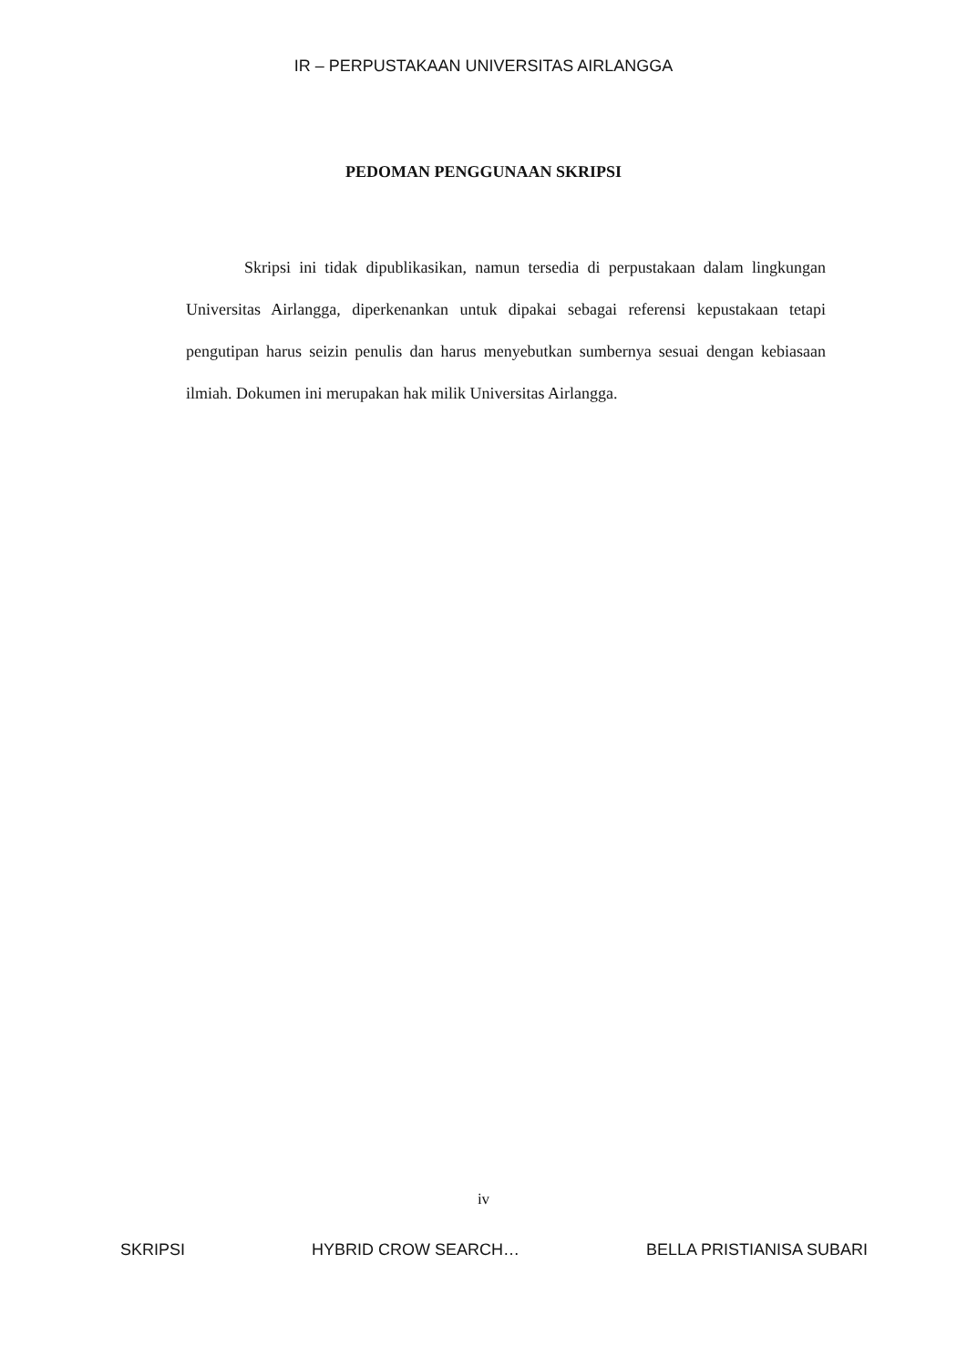IR – PERPUSTAKAAN UNIVERSITAS AIRLANGGA
PEDOMAN PENGGUNAAN SKRIPSI
Skripsi ini tidak dipublikasikan, namun tersedia di perpustakaan dalam lingkungan Universitas Airlangga, diperkenankan untuk dipakai sebagai referensi kepustakaan tetapi pengutipan harus seizin penulis dan harus menyebutkan sumbernya sesuai dengan kebiasaan ilmiah. Dokumen ini merupakan hak milik Universitas Airlangga.
iv
SKRIPSI HYBRID CROW SEARCH… BELLA PRISTIANISA SUBARI